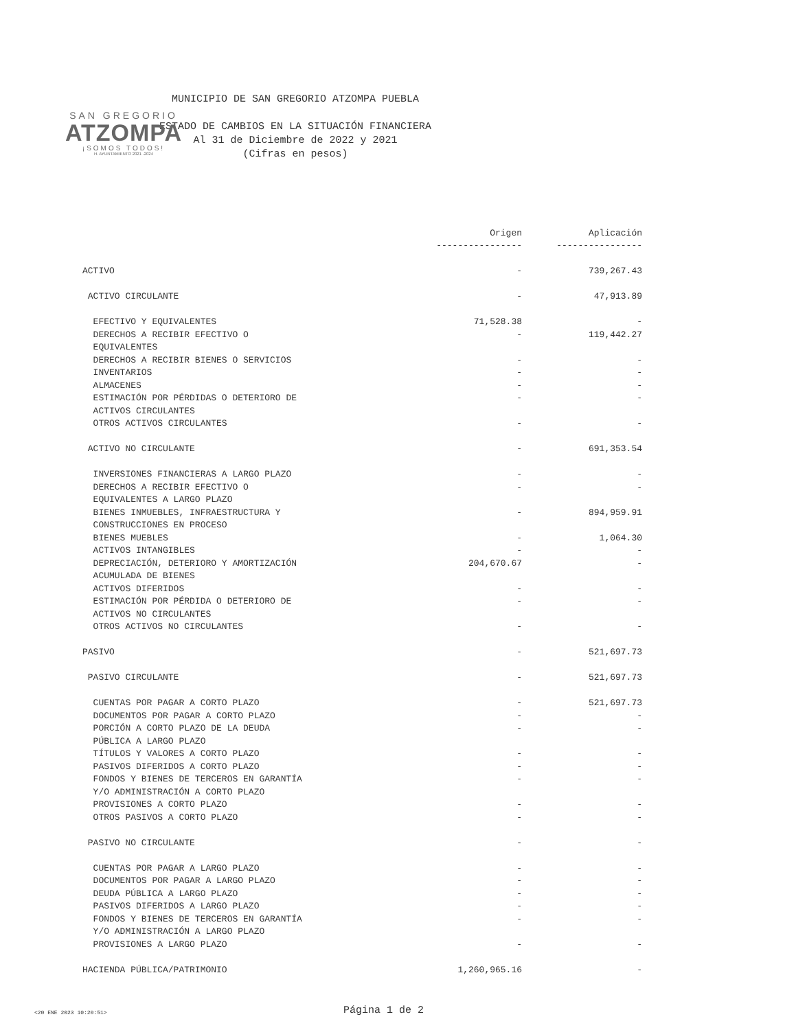SAN GREGORIO
ATZOMPA
¡SOMOS TODOS!
H. AYUNTAMIENTO 2021 -2024
MUNICIPIO DE SAN GREGORIO ATZOMPA PUEBLA
ESTADO DE CAMBIOS EN LA SITUACIÓN FINANCIERA
Al 31 de Diciembre de 2022 y 2021
(Cifras en pesos)
| | Origen | Aplicación |
| --- | --- | --- |
| | ---------------- | ---------------- |
| ACTIVO | - | 739,267.43 |
| ACTIVO CIRCULANTE | - | 47,913.89 |
| EFECTIVO Y EQUIVALENTES | 71,528.38 | - |
| DERECHOS A RECIBIR EFECTIVO O | - | 119,442.27 |
| EQUIVALENTES | | |
| DERECHOS A RECIBIR BIENES O SERVICIOS | - | - |
| INVENTARIOS | - | - |
| ALMACENES | - | - |
| ESTIMACIÓN POR PÉRDIDAS O DETERIORO DE | - | - |
| ACTIVOS CIRCULANTES | | |
| OTROS ACTIVOS CIRCULANTES | - | - |
| ACTIVO NO CIRCULANTE | - | 691,353.54 |
| INVERSIONES FINANCIERAS A LARGO PLAZO | - | - |
| DERECHOS A RECIBIR EFECTIVO O | - | - |
| EQUIVALENTES A LARGO PLAZO | | |
| BIENES INMUEBLES, INFRAESTRUCTURA Y | - | 894,959.91 |
| CONSTRUCCIONES EN PROCESO | | |
| BIENES MUEBLES | - | 1,064.30 |
| ACTIVOS INTANGIBLES | - | - |
| DEPRECIACIÓN, DETERIORO Y AMORTIZACIÓN | 204,670.67 | - |
| ACUMULADA DE BIENES | | |
| ACTIVOS DIFERIDOS | - | - |
| ESTIMACIÓN POR PÉRDIDA O DETERIORO DE | - | - |
| ACTIVOS NO CIRCULANTES | | |
| OTROS ACTIVOS NO CIRCULANTES | - | - |
| PASIVO | - | 521,697.73 |
| PASIVO CIRCULANTE | - | 521,697.73 |
| CUENTAS POR PAGAR A CORTO PLAZO | - | 521,697.73 |
| DOCUMENTOS POR PAGAR A CORTO PLAZO | - | - |
| PORCIÓN A CORTO PLAZO DE LA DEUDA | - | - |
| PÚBLICA A LARGO PLAZO | | |
| TÍTULOS Y VALORES A CORTO PLAZO | - | - |
| PASIVOS DIFERIDOS A CORTO PLAZO | - | - |
| FONDOS Y BIENES DE TERCEROS EN GARANTÍA | - | - |
| Y/O ADMINISTRACIÓN A CORTO PLAZO | | |
| PROVISIONES A CORTO PLAZO | - | - |
| OTROS PASIVOS A CORTO PLAZO | - | - |
| PASIVO NO CIRCULANTE | - | - |
| CUENTAS POR PAGAR A LARGO PLAZO | - | - |
| DOCUMENTOS POR PAGAR A LARGO PLAZO | - | - |
| DEUDA PÚBLICA A LARGO PLAZO | - | - |
| PASIVOS DIFERIDOS A LARGO PLAZO | - | - |
| FONDOS Y BIENES DE TERCEROS EN GARANTÍA | - | - |
| Y/O ADMINISTRACIÓN A LARGO PLAZO | | |
| PROVISIONES A LARGO PLAZO | - | - |
| HACIENDA PÚBLICA/PATRIMONIO | 1,260,965.16 | - |
<20 ENE 2023 10:20:51> Página 1 de 2